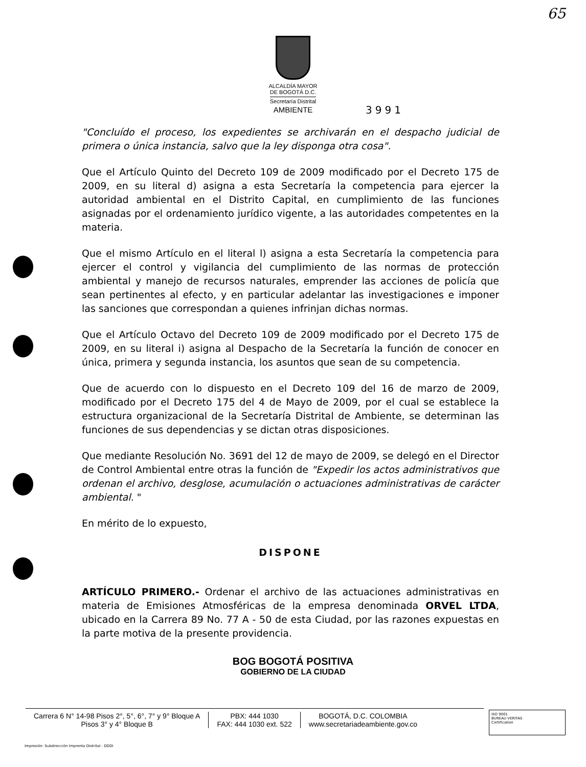65
ALCALDÍA MAYOR
DE BOGOTÁ D.C.
Secretaría Distrital
AMBIENTE
3991
"Concluído el proceso, los expedientes se archivarán en el despacho judicial de primera o única instancia, salvo que la ley disponga otra cosa".
Que el Artículo Quinto del Decreto 109 de 2009 modificado por el Decreto 175 de 2009, en su literal d) asigna a esta Secretaría la competencia para ejercer la autoridad ambiental en el Distrito Capital, en cumplimiento de las funciones asignadas por el ordenamiento jurídico vigente, a las autoridades competentes en la materia.
Que el mismo Artículo en el literal l) asigna a esta Secretaría la competencia para ejercer el control y vigilancia del cumplimiento de las normas de protección ambiental y manejo de recursos naturales, emprender las acciones de policía que sean pertinentes al efecto, y en particular adelantar las investigaciones e imponer las sanciones que correspondan a quienes infrinjan dichas normas.
Que el Artículo Octavo del Decreto 109 de 2009 modificado por el Decreto 175 de 2009, en su literal i) asigna al Despacho de la Secretaría la función de conocer en única, primera y segunda instancia, los asuntos que sean de su competencia.
Que de acuerdo con lo dispuesto en el Decreto 109 del 16 de marzo de 2009, modificado por el Decreto 175 del 4 de Mayo de 2009, por el cual se establece la estructura organizacional de la Secretaría Distrital de Ambiente, se determinan las funciones de sus dependencias y se dictan otras disposiciones.
Que mediante Resolución No. 3691 del 12 de mayo de 2009, se delegó en el Director de Control Ambiental entre otras la función de "Expedir los actos administrativos que ordenan el archivo, desglose, acumulación o actuaciones administrativas de carácter ambiental. "
En mérito de lo expuesto,
DISPONE
ARTÍCULO PRIMERO.- Ordenar el archivo de las actuaciones administrativas en materia de Emisiones Atmosféricas de la empresa denominada ORVEL LTDA, ubicado en la Carrera 89 No. 77 A - 50 de esta Ciudad, por las razones expuestas en la parte motiva de la presente providencia.
BOG BOGOTÁ POSITIVA
GOBIERNO DE LA CIUDAD
Carrera 6 N° 14-98 Pisos 2°, 5°, 6°, 7° y 9° Bloque A
Pisos 3° y 4° Bloque B
PBX: 444 1030
FAX: 444 1030 ext. 522
BOGOTÁ, D.C. COLOMBIA
www.secretariadeambiente.gov.co
ISO 9001
BUREAU VERITAS
Certification
Impresión: Subdirección Imprenta Distrital - DDDI